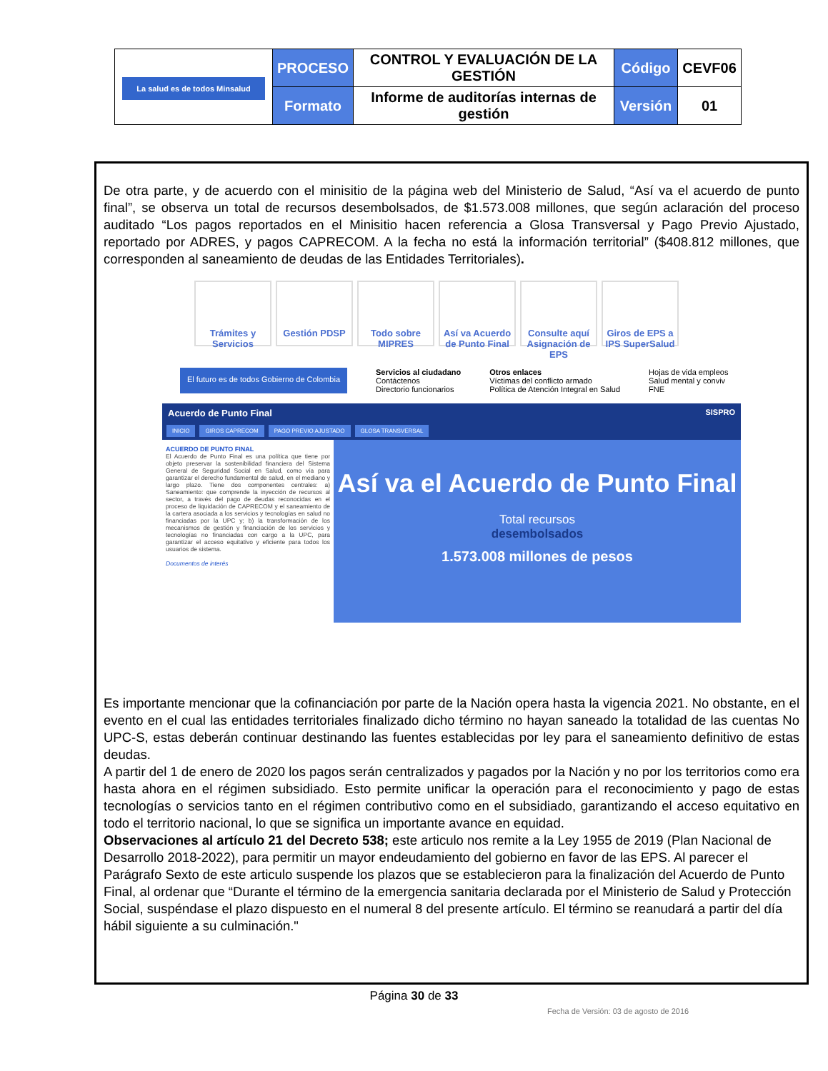| La salud es de todos Minsalud | PROCESO | CONTROL Y EVALUACIÓN DE LA GESTIÓN | Código | CEVF06 |
| | Formato | Informe de auditorías internas de gestión | Versión | 01 |
De otra parte, y de acuerdo con el minisitio de la página web del Ministerio de Salud, “Así va el acuerdo de punto final”, se observa un total de recursos desembolsados, de $1.573.008 millones, que según aclaración del proceso auditado “Los pagos reportados en el Minisitio hacen referencia a Glosa Transversal y Pago Previo Ajustado, reportado por ADRES, y pagos CAPRECOM. A la fecha no está la información territorial” ($408.812 millones, que corresponden al saneamiento de deudas de las Entidades Territoriales).
Trámites y Servicios
Gestión PDSP Todo sobre MIPRES
Así va Acuerdo de Punto Final
Consulte aquí Asignación de EPS
Giros de EPS a IPS SuperSalud
El futuro es de todos Gobierno de Colombia Servicios al ciudadano
Contáctenos
Directorio funcionarios Otros enlaces
Víctimas del conflicto armado
Política de Atención Integral en Salud Hojas de vida empleos
Salud mental y conviv
FNE
Acuerdo de Punto Final SISPRO
INICIO GIROS CAPRECOM PAGO PREVIO AJUSTADO GLOSA TRANSVERSAL
ACUERDO DE PUNTO FINAL
El Acuerdo de Punto Final es una política que tiene por objeto preservar la sostenibilidad financiera del Sistema General de Seguridad Social en Salud, como vía para garantizar el derecho fundamental de salud, en el mediano y largo plazo. Tiene dos componentes centrales: a) Saneamiento: que comprende la inyección de recursos al sector, a través del pago de deudas reconocidas en el proceso de liquidación de CAPRECOM y el saneamiento de la cartera asociada a los servicios y tecnologías en salud no financiadas por la UPC y; b) la transformación de los mecanismos de gestión y financiación de los servicios y tecnologías no financiadas con cargo a la UPC, para garantizar el acceso equitativo y eficiente para todos los usuarios de sistema.
Documentos de interés
Así va el Acuerdo de Punto Final
Total recursos
desembolsados
1.573.008 millones de pesos
Es importante mencionar que la cofinanciación por parte de la Nación opera hasta la vigencia 2021. No obstante, en el evento en el cual las entidades territoriales finalizado dicho término no hayan saneado la totalidad de las cuentas No UPC-S, estas deberán continuar destinando las fuentes establecidas por ley para el saneamiento definitivo de estas deudas.
A partir del 1 de enero de 2020 los pagos serán centralizados y pagados por la Nación y no por los territorios como era hasta ahora en el régimen subsidiado. Esto permite unificar la operación para el reconocimiento y pago de estas tecnologías o servicios tanto en el régimen contributivo como en el subsidiado, garantizando el acceso equitativo en todo el territorio nacional, lo que se significa un importante avance en equidad.
Observaciones al artículo 21 del Decreto 538; este articulo nos remite a la Ley 1955 de 2019 (Plan Nacional de Desarrollo 2018-2022), para permitir un mayor endeudamiento del gobierno en favor de las EPS. Al parecer el Parágrafo Sexto de este articulo suspende los plazos que se establecieron para la finalización del Acuerdo de Punto Final, al ordenar que “Durante el término de la emergencia sanitaria declarada por el Ministerio de Salud y Protección Social, suspéndase el plazo dispuesto en el numeral 8 del presente artículo. El término se reanudará a partir del día hábil siguiente a su culminación."
Página 30 de 33
Fecha de Versión: 03 de agosto de 2016